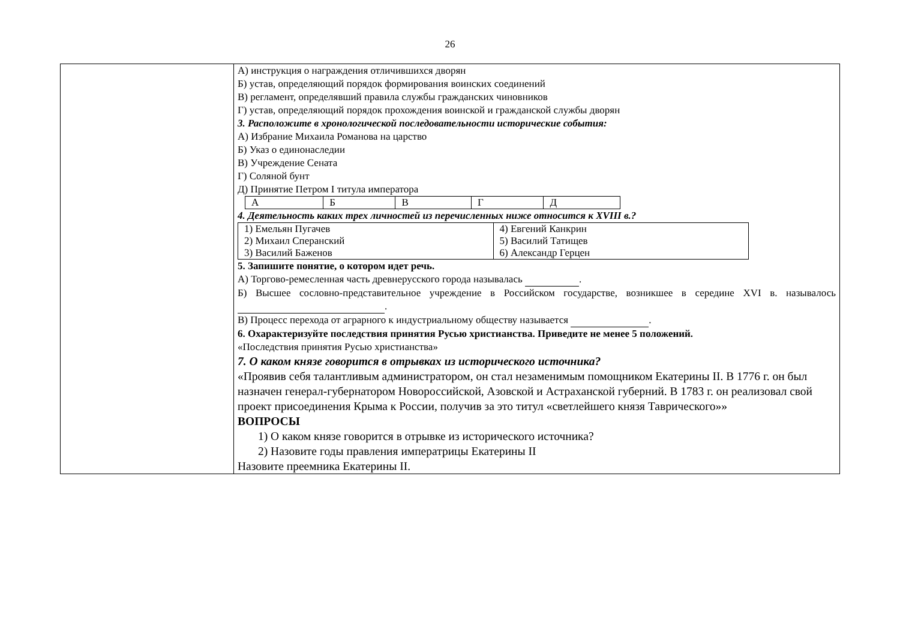26
| | А) инструкция о награждения отличившихся дворян Б) устав, определяющий порядок формирования воинских соединений В) регламент, определявший правила службы гражданских чиновников Г) устав, определяющий порядок прохождения воинской и гражданской службы дворян 3. Расположите в хронологической последовательности исторические события: А) Избрание Михаила Романова на царство Б) Указ о единонаследии В) Учреждение Сената Г) Соляной бунт Д) Принятие Петром I титула императора / А / Б / В / Г / Д / 4. Деятельность каких трех личностей из перечисленных ниже относится к XVIII в.? / 1) Емельян Пугачев 2) Михаил Сперанский 3) Василий Баженов / 4) Евгений Канкрин 5) Василий Татищев 6) Александр Герцен / 5. Запишите понятие, о котором идет речь. А) Торгово-ремесленная часть древнерусского города называлась . Б) Высшее сословно-представительное учреждение в Российском государстве, возникшее в середине XVI в. называлось . В) Процесс перехода от аграрного к индустриальному обществу называется . 6. Охарактеризуйте последствия принятия Русью христианства. Приведите не менее 5 положений. «Последствия принятия Русью христианства» 7. О каком князе говорится в отрывках из исторического источника? «Проявив себя талантливым администратором, он стал незаменимым помощником Екатерины II. В 1776 г. он был назначен генерал-губернатором Новороссийской, Азовской и Астраханской губерний. В 1783 г. он реализовал свой проект присоединения Крыма к России, получив за это титул «светлейшего князя Таврического»» ВОПРОСЫ 1) О каком князе говорится в отрывке из исторического источника? 2) Назовите годы правления императрицы Екатерины II Назовите преемника Екатерины II. |